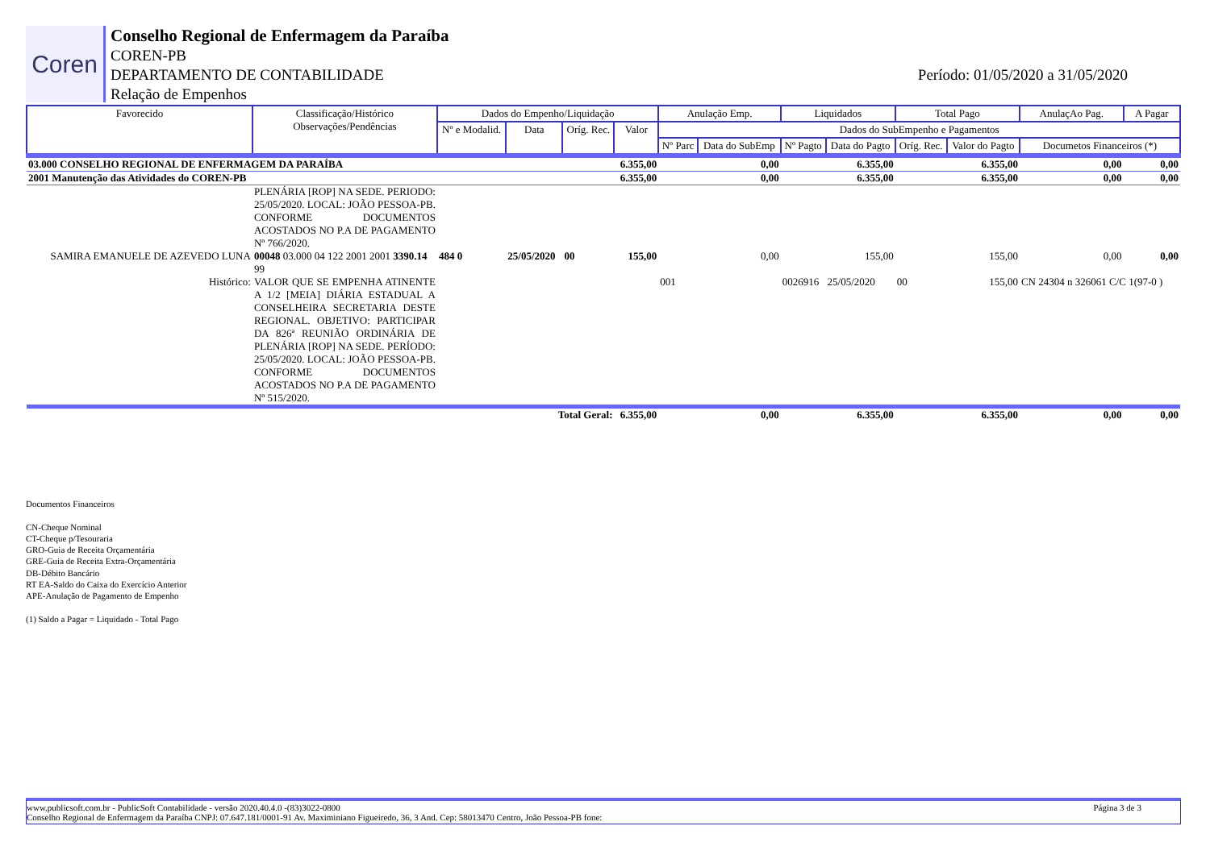Coren
Conselho Regional de Enfermagem da Paraíba
COREN-PB
DEPARTAMENTO DE CONTABILIDADE
Relação de Empenhos
Período: 01/05/2020 a 31/05/2020
| Favorecido | Classificação/Histórico Observações/Pendências | Dados do Empenho/Liquidação | | | | Anulação Emp. | | Liquidados | | Total Pago | | AnulaçAo Pag. | A Pagar |
| --- | --- | --- | --- | --- | --- | --- | --- | --- | --- | --- | --- | --- | --- |
| | | Nº e Modalid. | Data | Oríg. Rec. | Valor | Dados do SubEmpenho e Pagamentos | | | | | | | |
| | | | | | | Nº Parc | Data do SubEmp | Nº Pagto | Data do Pagto | Oríg. Rec. | Valor do Pagto | Documetos Financeiros (*) | |
| 03.000 CONSELHO REGIONAL DE ENFERMAGEM DA PARAÍBA | | | | | 6.355,00 | 0,00 | | 6.355,00 | | 6.355,00 | | 0,00 | 0,00 |
| 2001 Manutenção das Atividades do COREN-PB | | | | | 6.355,00 | 0,00 | | 6.355,00 | | 6.355,00 | | 0,00 | 0,00 |
| | PLENÁRIA [ROP] NA SEDE. PERIODO: 25/05/2020. LOCAL: JOÃO PESSOA-PB. CONFORME DOCUMENTOS ACOSTADOS NO P.A DE PAGAMENTO Nº 766/2020. | | | | | | | | | | | | |
| SAMIRA EMANUELE DE AZEVEDO LUNA | 00048 03.000 04 122 2001 2001 3390.14 99 | 484 0 | 25/05/2020 | 00 | 155,00 | 0,00 | | 155,00 | | 155,00 | | 0,00 | 0,00 |
| Histórico: | VALOR QUE SE EMPENHA ATINENTE A 1/2 [MEIA] DIÁRIA ESTADUAL A CONSELHEIRA SECRETARIA DESTE REGIONAL. OBJETIVO: PARTICIPAR DA 826ª REUNIÃO ORDINÁRIA DE PLENÁRIA [ROP] NA SEDE. PERÍODO: 25/05/2020. LOCAL: JOÃO PESSOA-PB. CONFORME DOCUMENTOS ACOSTADOS NO P.A DE PAGAMENTO Nº 515/2020. | | | | | 001 | | 0026916 | 25/05/2020 | 00 | 155,00 | CN 24304 n 326061 C/C 1(97-0 ) | |
| | | | Total Geral: | | 6.355,00 | 0,00 | | 6.355,00 | | 6.355,00 | | 0,00 | 0,00 |
Documentos Financeiros
CN-Cheque Nominal
CT-Cheque p/Tesouraria
GRO-Guia de Receita Orçamentária
GRE-Guia de Receita Extra-Orçamentária
DB-Débito Bancário
RT EA-Saldo do Caixa do Exercício Anterior
APE-Anulação de Pagamento de Empenho
(1) Saldo a Pagar = Liquidado - Total Pago
www.publicsoft.com.br - PublicSoft Contabilidade - versão 2020.40.4.0 -(83)3022-0800 Página 3 de 3
Conselho Regional de Enfermagem da Paraíba CNPJ: 07.647.181/0001-91 Av. Maximiniano Figueiredo, 36, 3 And. Cep: 58013470 Centro, João Pessoa-PB fone: